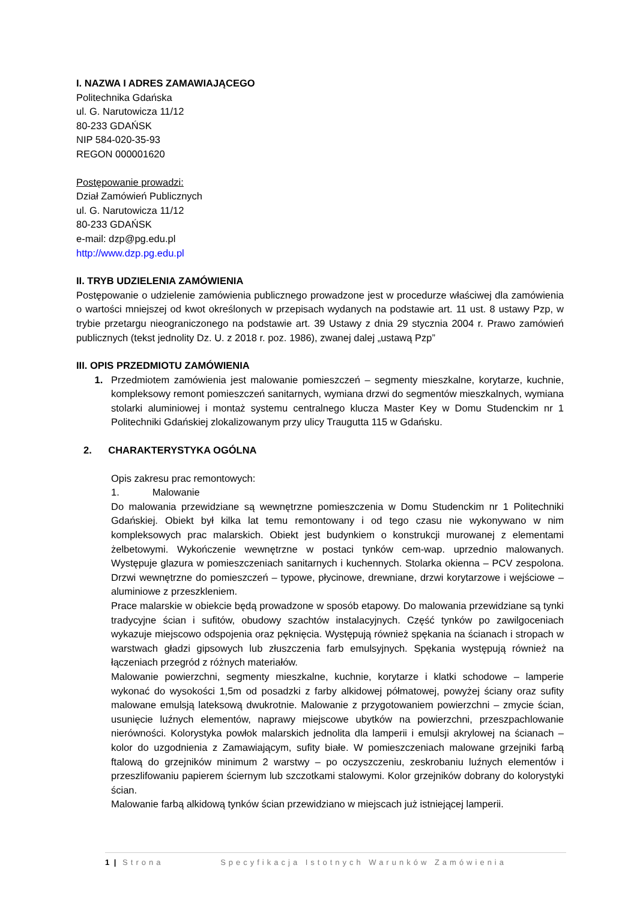I. NAZWA I ADRES ZAMAWIAJĄCEGO
Politechnika Gdańska
ul. G. Narutowicza 11/12
80-233 GDAŃSK
NIP 584-020-35-93
REGON 000001620
Postępowanie prowadzi:
Dział Zamówień Publicznych
ul. G. Narutowicza 11/12
80-233 GDAŃSK
e-mail: dzp@pg.edu.pl
http://www.dzp.pg.edu.pl
II. TRYB UDZIELENIA ZAMÓWIENIA
Postępowanie o udzielenie zamówienia publicznego prowadzone jest w procedurze właściwej dla zamówienia o wartości mniejszej od kwot określonych w przepisach wydanych na podstawie art. 11 ust. 8 ustawy Pzp, w trybie przetargu nieograniczonego na podstawie art. 39 Ustawy z dnia 29 stycznia 2004 r. Prawo zamówień publicznych (tekst jednolity Dz. U. z 2018 r. poz. 1986), zwanej dalej „ustawą Pzp”
III. OPIS PRZEDMIOTU ZAMÓWIENIA
1. Przedmiotem zamówienia jest malowanie pomieszczeń – segmenty mieszkalne, korytarze, kuchnie, kompleksowy remont pomieszczeń sanitarnych, wymiana drzwi do segmentów mieszkalnych, wymiana stolarki aluminiowej i montaż systemu centralnego klucza Master Key w Domu Studenckim nr 1 Politechniki Gdańskiej zlokalizowanym przy ulicy Traugutta 115 w Gdańsku.
2. CHARAKTERYSTYKA OGÓLNA
Opis zakresu prac remontowych:
1. Malowanie
Do malowania przewidziane są wewnętrzne pomieszczenia w Domu Studenckim nr 1 Politechniki Gdańskiej. Obiekt był kilka lat temu remontowany i od tego czasu nie wykonywano w nim kompleksowych prac malarskich. Obiekt jest budynkiem o konstrukcji murowanej z elementami żelbetowymi. Wykończenie wewnętrzne w postaci tynków cem-wap. uprzednio malowanych. Występuje glazura w pomieszczeniach sanitarnych i kuchennych. Stolarka okienna – PCV zespolona. Drzwi wewnętrzne do pomieszczeń – typowe, płycinowe, drewniane, drzwi korytarzowe i wejściowe – aluminiowe z przeszkleniem.
Prace malarskie w obiekcie będą prowadzone w sposób etapowy. Do malowania przewidziane są tynki tradycyjne ścian i sufitów, obudowy szachtów instalacyjnych. Część tynków po zawilgoceniach wykazuje miejscowo odspojenia oraz pęknięcia. Występują również spękania na ścianach i stropach w warstwach gładzi gipsowych lub złuszczenia farb emulsyjnych. Spękania występują również na łączeniach przegród z różnych materiałów.
Malowanie powierzchni, segmenty mieszkalne, kuchnie, korytarze i klatki schodowe – lamperie wykonać do wysokości 1,5m od posadzki z farby alkidowej półmatowej, powyżej ściany oraz sufity malowane emulsją lateksową dwukrotnie. Malowanie z przygotowaniem powierzchni – zmycie ścian, usunięcie luźnych elementów, naprawy miejscowe ubytków na powierzchni, przeszpachlowanie nierówności. Kolorystyka powłok malarskich jednolita dla lamperii i emulsji akrylowej na ścianach – kolor do uzgodnienia z Zamawiającym, sufity białe. W pomieszczeniach malowane grzejniki farbą ftalową do grzejników minimum 2 warstwy – po oczyszczeniu, zeskrobaniu luźnych elementów i przeszlifowaniu papierem ściernym lub szczotkami stalowymi. Kolor grzejników dobrany do kolorystyki ścian.
Malowanie farbą alkidową tynków ścian przewidziano w miejscach już istniejącej lamperii.
1 | Strona Specyfikacja Istotnych Warunków Zamówienia